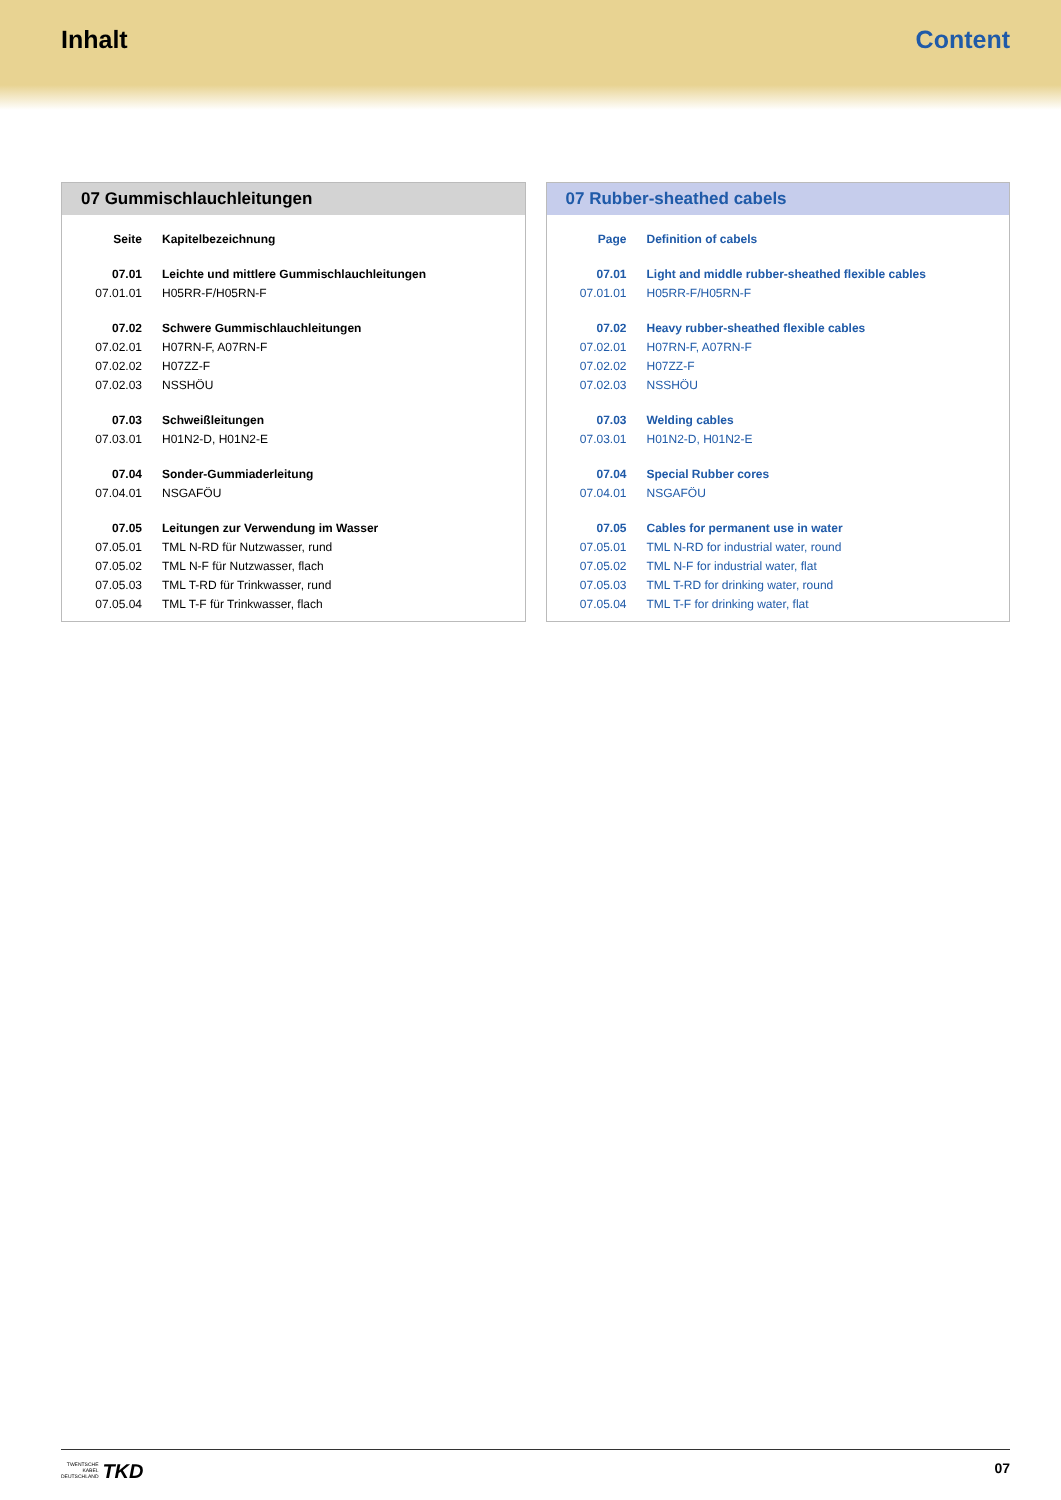Inhalt Content
07 Gummischlauchleitungen
| Seite | Kapitelbezeichnung |
| 07.01 | Leichte und mittlere Gummischlauchleitungen |
| 07.01.01 | H05RR-F/H05RN-F |
| 07.02 | Schwere Gummischlauchleitungen |
| 07.02.01 | H07RN-F, A07RN-F |
| 07.02.02 | H07ZZ-F |
| 07.02.03 | NSSHÖU |
| 07.03 | Schweißleitungen |
| 07.03.01 | H01N2-D, H01N2-E |
| 07.04 | Sonder-Gummiaderleitung |
| 07.04.01 | NSGAFÖU |
| 07.05 | Leitungen zur Verwendung im Wasser |
| 07.05.01 | TML N-RD für Nutzwasser, rund |
| 07.05.02 | TML N-F für Nutzwasser, flach |
| 07.05.03 | TML T-RD für Trinkwasser, rund |
| 07.05.04 | TML T-F für Trinkwasser, flach |
07 Rubber-sheathed cabels
| Page | Definition of cabels |
| 07.01 | Light and middle rubber-sheathed flexible cables |
| 07.01.01 | H05RR-F/H05RN-F |
| 07.02 | Heavy rubber-sheathed flexible cables |
| 07.02.01 | H07RN-F, A07RN-F |
| 07.02.02 | H07ZZ-F |
| 07.02.03 | NSSHÖU |
| 07.03 | Welding cables |
| 07.03.01 | H01N2-D, H01N2-E |
| 07.04 | Special Rubber cores |
| 07.04.01 | NSGAFÖU |
| 07.05 | Cables for permanent use in water |
| 07.05.01 | TML N-RD for industrial water, round |
| 07.05.02 | TML N-F for industrial water, flat |
| 07.05.03 | TML T-RD for drinking water, round |
| 07.05.04 | TML T-F for drinking water, flat |
TWENTSCHE
KABEL
DEUTSCHLAND TKD
07